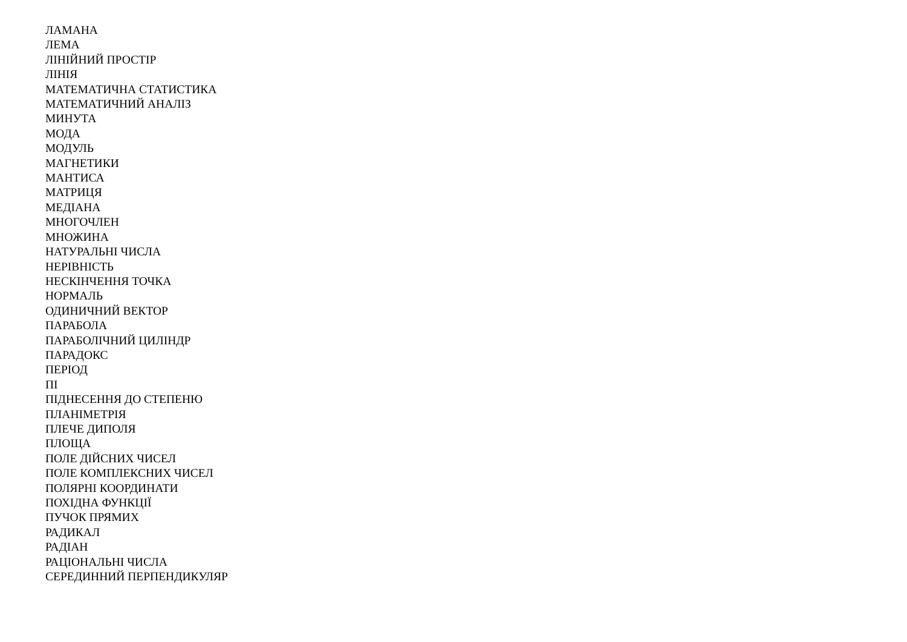ЛАМАНА
ЛЕМА
ЛІНІЙНИЙ ПРОСТІР
ЛІНІЯ
МАТЕМАТИЧНА СТАТИСТИКА
МАТЕМАТИЧНИЙ АНАЛІЗ
МИНУТА
МОДА
МОДУЛЬ
МАГНЕТИКИ
МАНТИСА
МАТРИЦЯ
МЕДІАНА
МНОГОЧЛЕН
МНОЖИНА
НАТУРАЛЬНІ ЧИСЛА
НЕРІВНІСТЬ
НЕСКІНЧЕННЯ ТОЧКА
НОРМАЛЬ
ОДИНИЧНИЙ ВЕКТОР
ПАРАБОЛА
ПАРАБОЛІЧНИЙ ЦИЛІНДР
ПАРАДОКС
ПЕРІОД
ПІ
ПІДНЕСЕННЯ ДО СТЕПЕНЮ
ПЛАНІМЕТРІЯ
ПЛЕЧЕ ДИПОЛЯ
ПЛОЩА
ПОЛЕ ДІЙСНИХ ЧИСЕЛ
ПОЛЕ КОМПЛЕКСНИХ ЧИСЕЛ
ПОЛЯРНІ КООРДИНАТИ
ПОХІДНА ФУНКЦІЇ
ПУЧОК ПРЯМИХ
РАДИКАЛ
РАДІАН
РАЦІОНАЛЬНІ ЧИСЛА
СЕРЕДИННИЙ ПЕРПЕНДИКУЛЯР